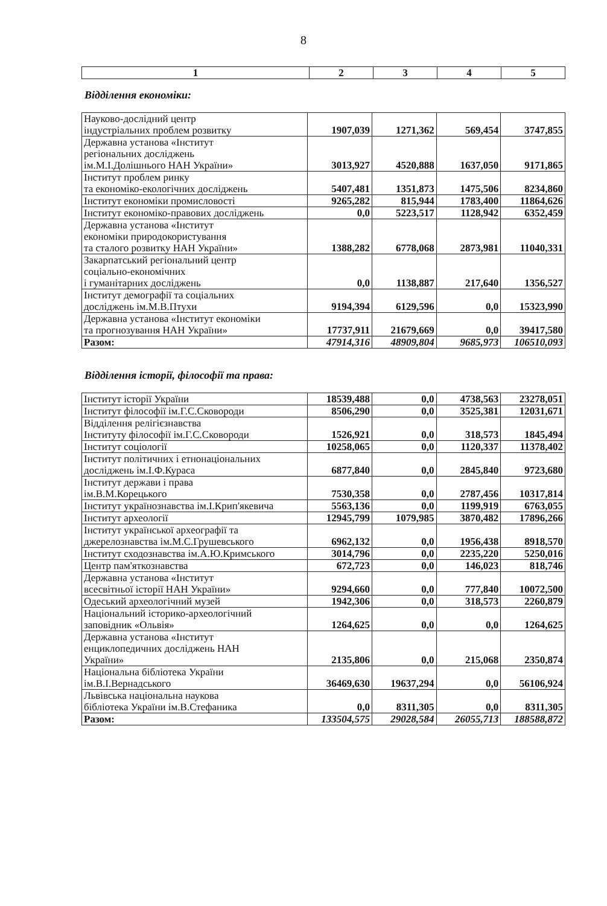8
| 1 | 2 | 3 | 4 | 5 |
| --- | --- | --- | --- | --- |
Відділення економіки:
| Науково-дослідний центр індустріальних проблем розвитку | 1907,039 | 1271,362 | 569,454 | 3747,855 |
| Державна установа «Інститут регіональних досліджень ім.М.І.Долішнього НАН України» | 3013,927 | 4520,888 | 1637,050 | 9171,865 |
| Інститут проблем ринку та економіко-екологічних досліджень | 5407,481 | 1351,873 | 1475,506 | 8234,860 |
| Інститут економіки промисловості | 9265,282 | 815,944 | 1783,400 | 11864,626 |
| Інститут економіко-правових досліджень | 0,0 | 5223,517 | 1128,942 | 6352,459 |
| Державна установа «Інститут економіки природокористування та сталого розвитку НАН України» | 1388,282 | 6778,068 | 2873,981 | 11040,331 |
| Закарпатський регіональний центр соціально-економічних і гуманітарних досліджень | 0,0 | 1138,887 | 217,640 | 1356,527 |
| Інститут демографії та соціальних досліджень ім.М.В.Птухи | 9194,394 | 6129,596 | 0,0 | 15323,990 |
| Державна установа «Інститут економіки та прогнозування НАН України» | 17737,911 | 21679,669 | 0,0 | 39417,580 |
| Разом: | 47914,316 | 48909,804 | 9685,973 | 106510,093 |
Відділення історії, філософії та права:
| Інститут історії України | 18539,488 | 0,0 | 4738,563 | 23278,051 |
| Інститут філософії ім.Г.С.Сковороди | 8506,290 | 0,0 | 3525,381 | 12031,671 |
| Відділення релігієзнавства Інституту філософії ім.Г.С.Сковороди | 1526,921 | 0,0 | 318,573 | 1845,494 |
| Інститут соціології | 10258,065 | 0,0 | 1120,337 | 11378,402 |
| Інститут політичних і етнонаціональних досліджень ім.І.Ф.Кураса | 6877,840 | 0,0 | 2845,840 | 9723,680 |
| Інститут держави і права ім.В.М.Корецького | 7530,358 | 0,0 | 2787,456 | 10317,814 |
| Інститут українознавства ім.І.Крип'якевича | 5563,136 | 0,0 | 1199,919 | 6763,055 |
| Інститут археології | 12945,799 | 1079,985 | 3870,482 | 17896,266 |
| Інститут української археографії та джерелознавства ім.М.С.Грушевського | 6962,132 | 0,0 | 1956,438 | 8918,570 |
| Інститут сходознавства ім.А.Ю.Кримського | 3014,796 | 0,0 | 2235,220 | 5250,016 |
| Центр пам'яткознавства | 672,723 | 0,0 | 146,023 | 818,746 |
| Державна установа «Інститут всесвітньої історії НАН України» | 9294,660 | 0,0 | 777,840 | 10072,500 |
| Одеський археологічний музей | 1942,306 | 0,0 | 318,573 | 2260,879 |
| Національний історико-археологічний заповідник «Ольвія» | 1264,625 | 0,0 | 0,0 | 1264,625 |
| Державна установа «Інститут енциклопедичних досліджень НАН України» | 2135,806 | 0,0 | 215,068 | 2350,874 |
| Національна бібліотека України ім.В.І.Вернадського | 36469,630 | 19637,294 | 0,0 | 56106,924 |
| Львівська національна наукова бібліотека України ім.В.Стефаника | 0,0 | 8311,305 | 0,0 | 8311,305 |
| Разом: | 133504,575 | 29028,584 | 26055,713 | 188588,872 |